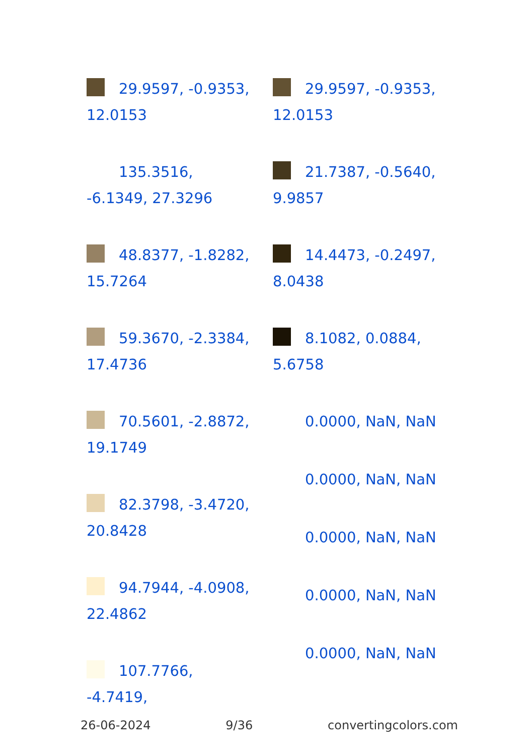29.9597, -0.9353, 12.0153
135.3516, -6.1349, 27.3296
48.8377, -1.8282, 15.7264
59.3670, -2.3384, 17.4736
70.5601, -2.8872, 19.1749
82.3798, -3.4720, 20.8428
94.7944, -4.0908, 22.4862
107.7766, -4.7419,
29.9597, -0.9353, 12.0153
21.7387, -0.5640, 9.9857
14.4473, -0.2497, 8.0438
8.1082, 0.0884, 5.6758
0.0000, NaN, NaN
0.0000, NaN, NaN
0.0000, NaN, NaN
0.0000, NaN, NaN
0.0000, NaN, NaN
26-06-2024 9/36 convertingcolors.com